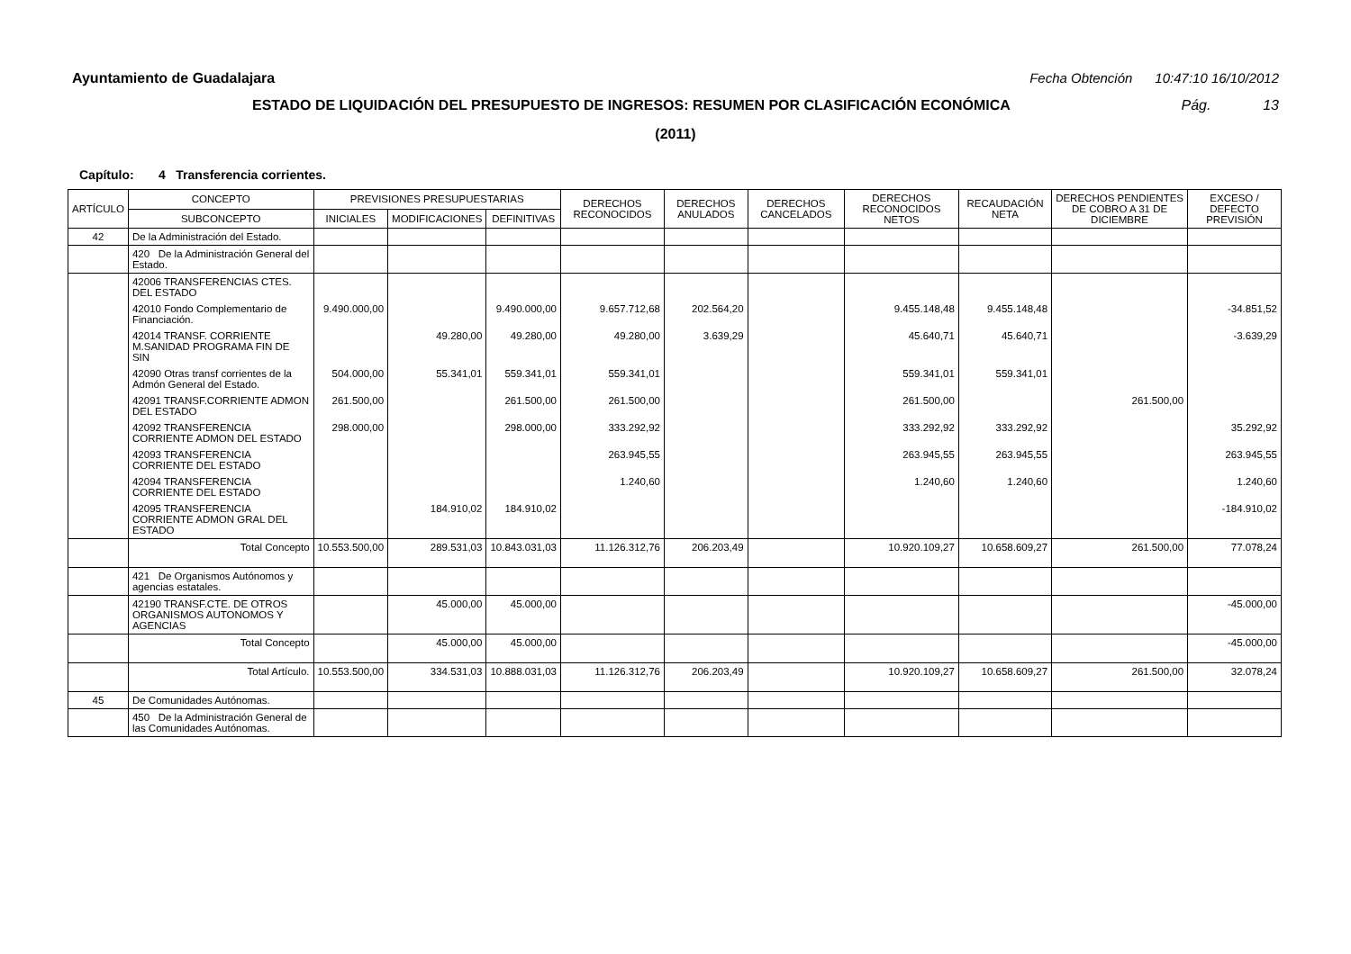Ayuntamiento de Guadalajara Fecha Obtención 10:47:10 16/10/2012
ESTADO DE LIQUIDACIÓN DEL PRESUPUESTO DE INGRESOS: RESUMEN POR CLASIFICACIÓN ECONÓMICA Pág. 13
(2011)
Capítulo: 4 Transferencia corrientes.
| ARTÍCULO | CONCEPTO | PREVISIONES PRESUPUESTARIAS | | | DERECHOS RECONOCIDOS | DERECHOS ANULADOS | DERECHOS CANCELADOS | DERECHOS RECONOCIDOS NETOS | RECAUDACIÓN NETA | DERECHOS PENDIENTES DE COBRO A 31 DE DICIEMBRE | EXCESO / DEFECTO PREVISIÓN |
| --- | --- | --- | --- | --- | --- | --- | --- | --- | --- | --- | --- |
| | SUBCONCEPTO | INICIALES | MODIFICACIONES | DEFINITIVAS | | | | | | | |
| 42 | De la Administración del Estado. | | | | | | | | | | |
| | 420 De la Administración General del Estado. | | | | | | | | | | |
| | 42006 TRANSFERENCIAS CTES. DEL ESTADO | | | | | | | | | | |
| | 42010 Fondo Complementario de Financiación. | 9.490.000,00 | | 9.490.000,00 | 9.657.712,68 | 202.564,20 | | 9.455.148,48 | 9.455.148,48 | | -34.851,52 |
| | 42014 TRANSF. CORRIENTE M.SANIDAD PROGRAMA FIN DE SIN | | 49.280,00 | 49.280,00 | 49.280,00 | 3.639,29 | | 45.640,71 | 45.640,71 | | -3.639,29 |
| | 42090 Otras transf corrientes de la Admón General del Estado. | 504.000,00 | 55.341,01 | 559.341,01 | 559.341,01 | | | 559.341,01 | 559.341,01 | | |
| | 42091 TRANSF.CORRIENTE ADMON DEL ESTADO | 261.500,00 | | 261.500,00 | 261.500,00 | | | 261.500,00 | | 261.500,00 | |
| | 42092 TRANSFERENCIA CORRIENTE ADMON DEL ESTADO | 298.000,00 | | 298.000,00 | 333.292,92 | | | 333.292,92 | 333.292,92 | | 35.292,92 |
| | 42093 TRANSFERENCIA CORRIENTE DEL ESTADO | | | | 263.945,55 | | | 263.945,55 | 263.945,55 | | 263.945,55 |
| | 42094 TRANSFERENCIA CORRIENTE DEL ESTADO | | | | 1.240,60 | | | 1.240,60 | 1.240,60 | | 1.240,60 |
| | 42095 TRANSFERENCIA CORRIENTE ADMON GRAL DEL ESTADO | | 184.910,02 | 184.910,02 | | | | | | | -184.910,02 |
| | Total Concepto | 10.553.500,00 | 289.531,03 | 10.843.031,03 | 11.126.312,76 | 206.203,49 | | 10.920.109,27 | 10.658.609,27 | 261.500,00 | 77.078,24 |
| | 421 De Organismos Autónomos y agencias estatales. | | | | | | | | | | |
| | 42190 TRANSF.CTE. DE OTROS ORGANISMOS AUTONOMOS Y AGENCIAS | | 45.000,00 | 45.000,00 | | | | | | | -45.000,00 |
| | Total Concepto | | 45.000,00 | 45.000,00 | | | | | | | -45.000,00 |
| | Total Artículo. | 10.553.500,00 | 334.531,03 | 10.888.031,03 | 11.126.312,76 | 206.203,49 | | 10.920.109,27 | 10.658.609,27 | 261.500,00 | 32.078,24 |
| 45 | De Comunidades Autónomas. | | | | | | | | | | |
| | 450 De la Administración General de las Comunidades Autónomas. | | | | | | | | | | |